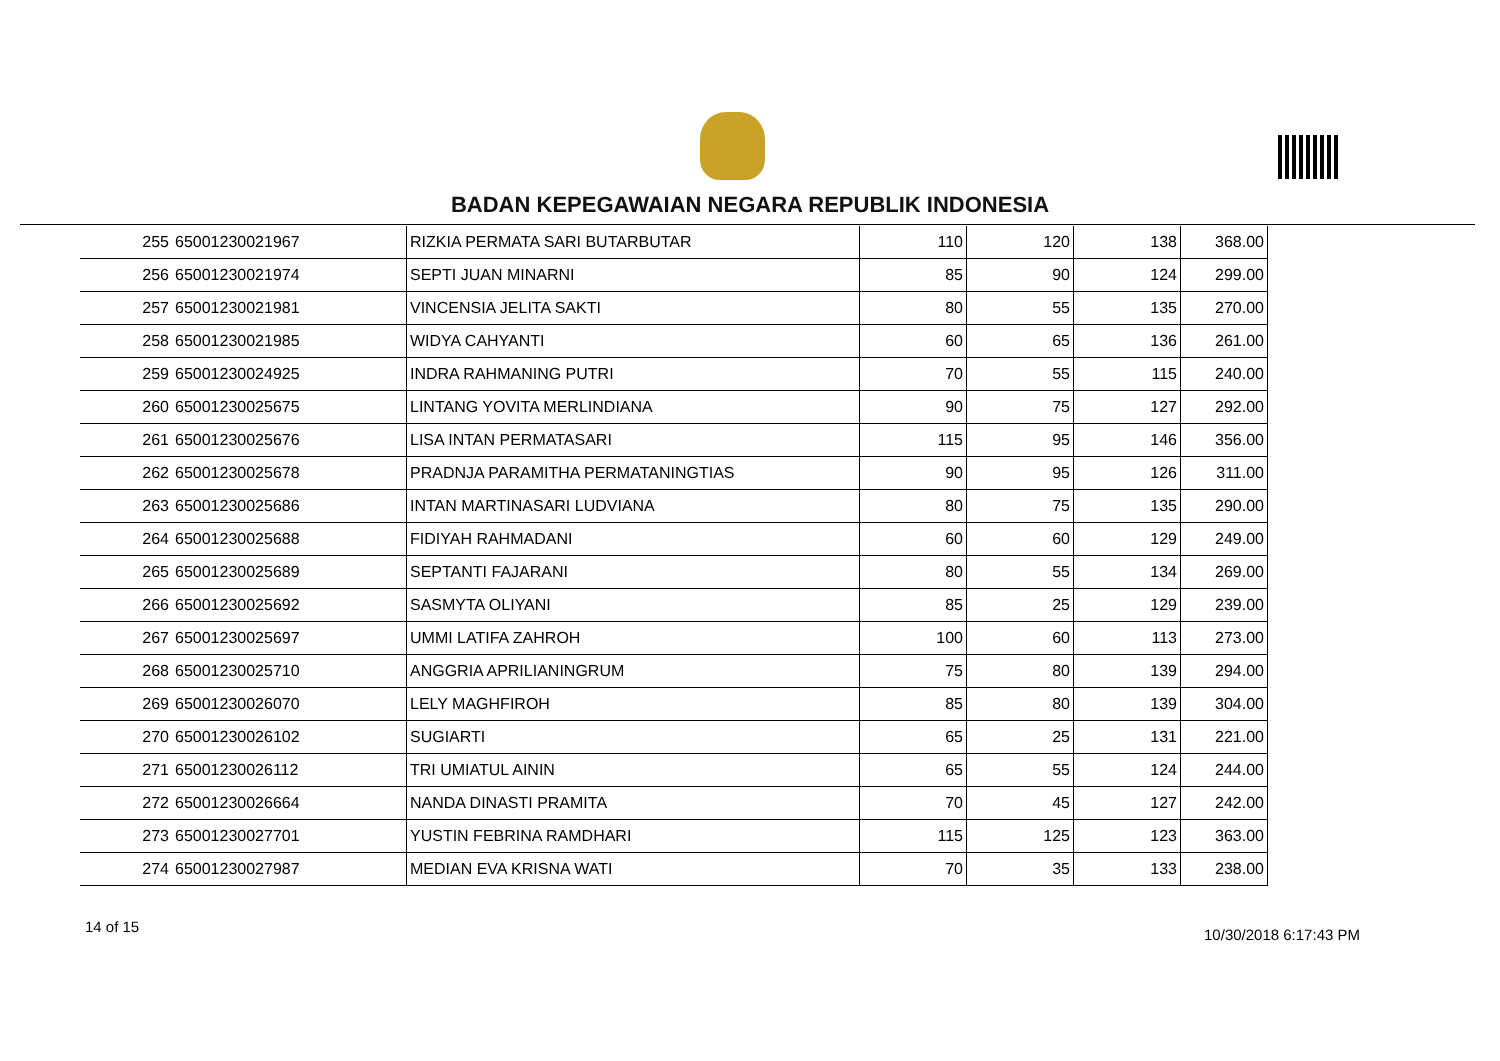BADAN KEPEGAWAIAN NEGARA REPUBLIK INDONESIA
| 255 | 65001230021967 | RIZKIA PERMATA SARI BUTARBUTAR | 110 | 120 | 138 | 368.00 |
| 256 | 65001230021974 | SEPTI JUAN MINARNI | 85 | 90 | 124 | 299.00 |
| 257 | 65001230021981 | VINCENSIA JELITA SAKTI | 80 | 55 | 135 | 270.00 |
| 258 | 65001230021985 | WIDYA CAHYANTI | 60 | 65 | 136 | 261.00 |
| 259 | 65001230024925 | INDRA RAHMANING PUTRI | 70 | 55 | 115 | 240.00 |
| 260 | 65001230025675 | LINTANG YOVITA MERLINDIANA | 90 | 75 | 127 | 292.00 |
| 261 | 65001230025676 | LISA INTAN PERMATASARI | 115 | 95 | 146 | 356.00 |
| 262 | 65001230025678 | PRADNJA PARAMITHA PERMATANINGTIAS | 90 | 95 | 126 | 311.00 |
| 263 | 65001230025686 | INTAN MARTINASARI LUDVIANA | 80 | 75 | 135 | 290.00 |
| 264 | 65001230025688 | FIDIYAH RAHMADANI | 60 | 60 | 129 | 249.00 |
| 265 | 65001230025689 | SEPTANTI FAJARANI | 80 | 55 | 134 | 269.00 |
| 266 | 65001230025692 | SASMYTA OLIYANI | 85 | 25 | 129 | 239.00 |
| 267 | 65001230025697 | UMMI LATIFA ZAHROH | 100 | 60 | 113 | 273.00 |
| 268 | 65001230025710 | ANGGRIA APRILIANINGRUM | 75 | 80 | 139 | 294.00 |
| 269 | 65001230026070 | LELY MAGHFIROH | 85 | 80 | 139 | 304.00 |
| 270 | 65001230026102 | SUGIARTI | 65 | 25 | 131 | 221.00 |
| 271 | 65001230026112 | TRI UMIATUL AININ | 65 | 55 | 124 | 244.00 |
| 272 | 65001230026664 | NANDA DINASTI PRAMITA | 70 | 45 | 127 | 242.00 |
| 273 | 65001230027701 | YUSTIN FEBRINA RAMDHARI | 115 | 125 | 123 | 363.00 |
| 274 | 65001230027987 | MEDIAN EVA KRISNA WATI | 70 | 35 | 133 | 238.00 |
14 of 15 10/30/2018 6:17:43 PM